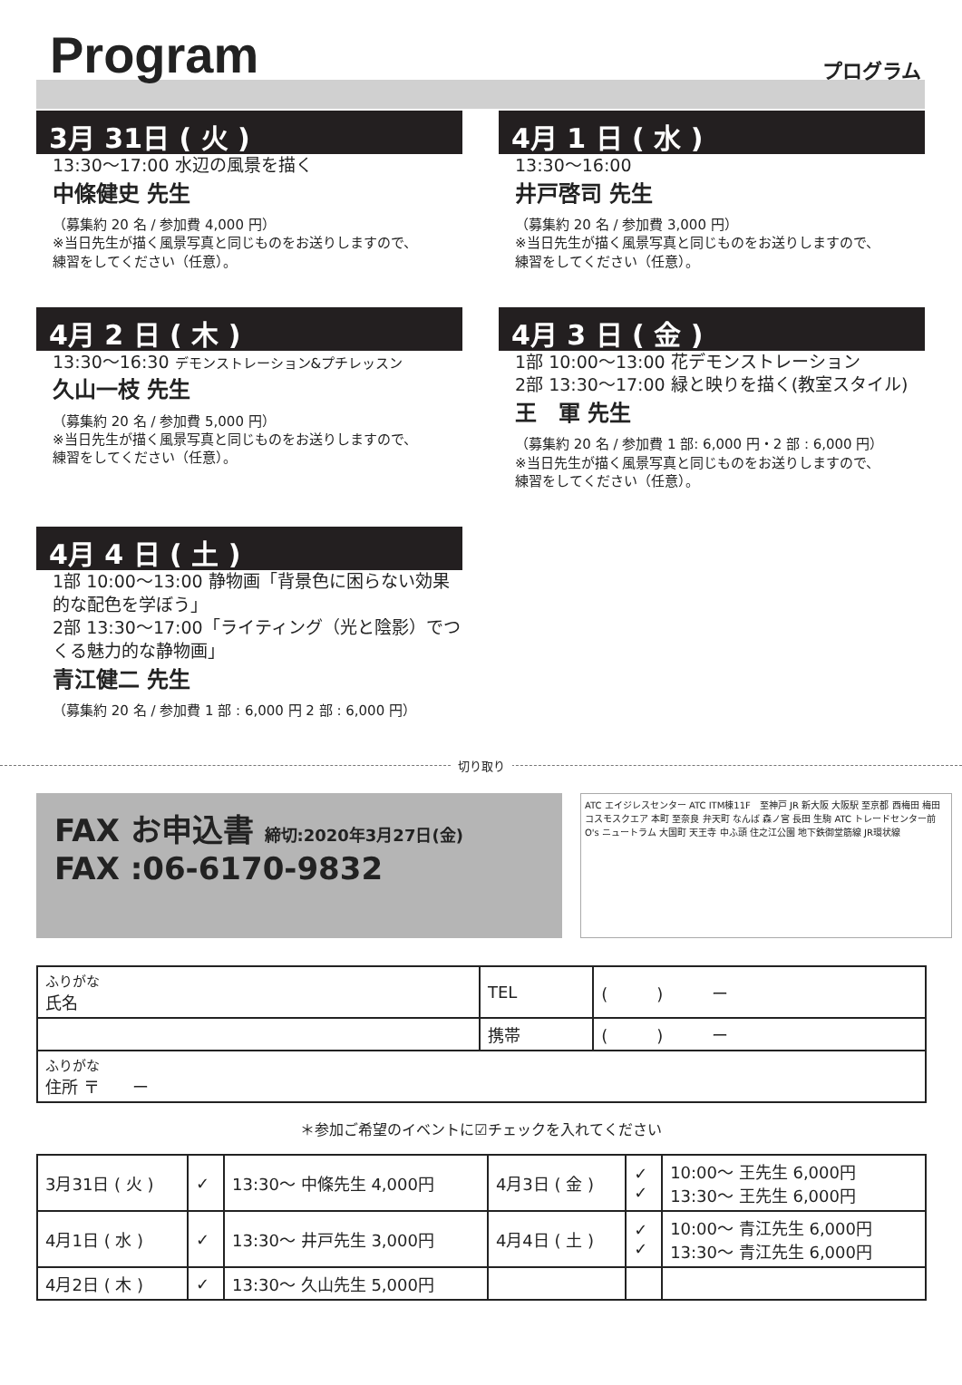Program プログラム
3月 31日 ( 火 )
13:30〜17:00 水辺の風景を描く
中條健史 先生
（募集約 20 名 / 参加費 4,000 円）
※当日先生が描く風景写真と同じものをお送りしますので、
練習をしてください（任意）。
4月 1 日 ( 水 )
13:30〜16:00
井戸啓司 先生
（募集約 20 名 / 参加費 3,000 円）
※当日先生が描く風景写真と同じものをお送りしますので、
練習をしてください（任意）。
4月 2 日 ( 木 )
13:30〜16:30 デモンストレーション&プチレッスン
久山一枝 先生
（募集約 20 名 / 参加費 5,000 円）
※当日先生が描く風景写真と同じものをお送りしますので、
練習をしてください（任意）。
4月 3 日 ( 金 )
1部 10:00〜13:00 花デモンストレーション
2部 13:30〜17:00 緑と映りを描く(教室スタイル)
王　軍 先生
（募集約 20 名 / 参加費 1 部: 6,000 円・2 部 : 6,000 円）
※当日先生が描く風景写真と同じものをお送りしますので、
練習をしてください（任意）。
4月 4 日 ( 土 )
1部 10:00〜13:00 静物画「背景色に困らない効果的な配色を学ぼう」
2部 13:30〜17:00「ライティング（光と陰影）でつくる魅力的な静物画」
青江健二 先生
（募集約 20 名 / 参加費 1 部 : 6,000 円 2 部 : 6,000 円）
切り取り
FAX お申込書 締切:2020年3月27日(金)
FAX :06-6170-9832
ATC エイジレスセンター ATC ITM棟11F　至神戸 JR 新大阪 大阪駅 至京都 西梅田 梅田 コスモスクエア 本町 至奈良 弁天町 なんば 森ノ宮 長田 生駒 ATC トレードセンター前 O's ニュートラム 大国町 天王寺 中ふ頭 住之江公園 地下鉄御堂筋線 JR環状線
| ふりがな 氏名 | TEL | ( ) ー |
| | 携帯 | ( ) ー |
| ふりがな 住所 〒 ー | | |
＊参加ご希望のイベントに☑チェックを入れてください
| 3月31日 ( 火 ) | ✓ | 13:30〜 中條先生 4,000円 | 4月3日 ( 金 ) | ✓ ✓ | 10:00〜 王先生 6,000円 13:30〜 王先生 6,000円 |
| 4月1日 ( 水 ) | ✓ | 13:30〜 井戸先生 3,000円 | 4月4日 ( 土 ) | ✓ ✓ | 10:00〜 青江先生 6,000円 13:30〜 青江先生 6,000円 |
| 4月2日 ( 木 ) | ✓ | 13:30〜 久山先生 5,000円 | | | |